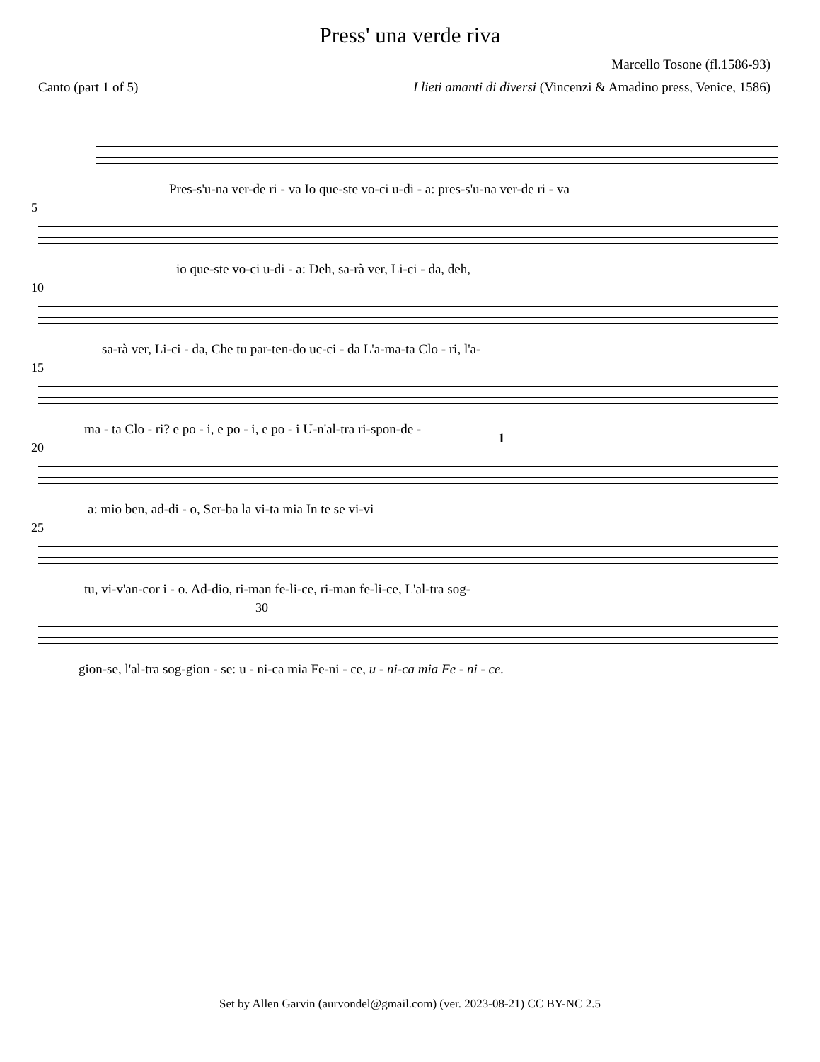Press' una verde riva
Marcello Tosone (fl.1586-93)
Canto (part 1 of 5) I lieti amanti di diversi (Vincenzi & Amadino press, Venice, 1586)
Pres-s'u-na ver-de ri - va Io que-ste vo-ci u-di - a: pres-s'u-na ver-de ri - va
5
io que-ste vo-ci u-di - a: Deh, sa-rà ver, Li-ci - da, deh,
10
sa-rà ver, Li-ci - da, Che tu par-ten-do uc-ci - da L'a-ma-ta Clo - ri, l'a-
15
ma - ta Clo - ri? e po - i, e po - i, e po - i U-n'al-tra ri-spon-de -
20
a: mio ben, ad-di - o, Ser-ba la vi-ta mia
1
In te se vi-vi
25
tu, vi-v'an-cor i - o. Ad-dio, ri-man fe-li-ce, ri-man fe-li-ce, L'al-tra sog-
30
gion-se, l'al-tra sog-gion - se: u - ni-ca mia Fe-ni - ce, u - ni-ca mia Fe - ni - ce.
Set by Allen Garvin (aurvondel@gmail.com) (ver. 2023-08-21) CC BY-NC 2.5